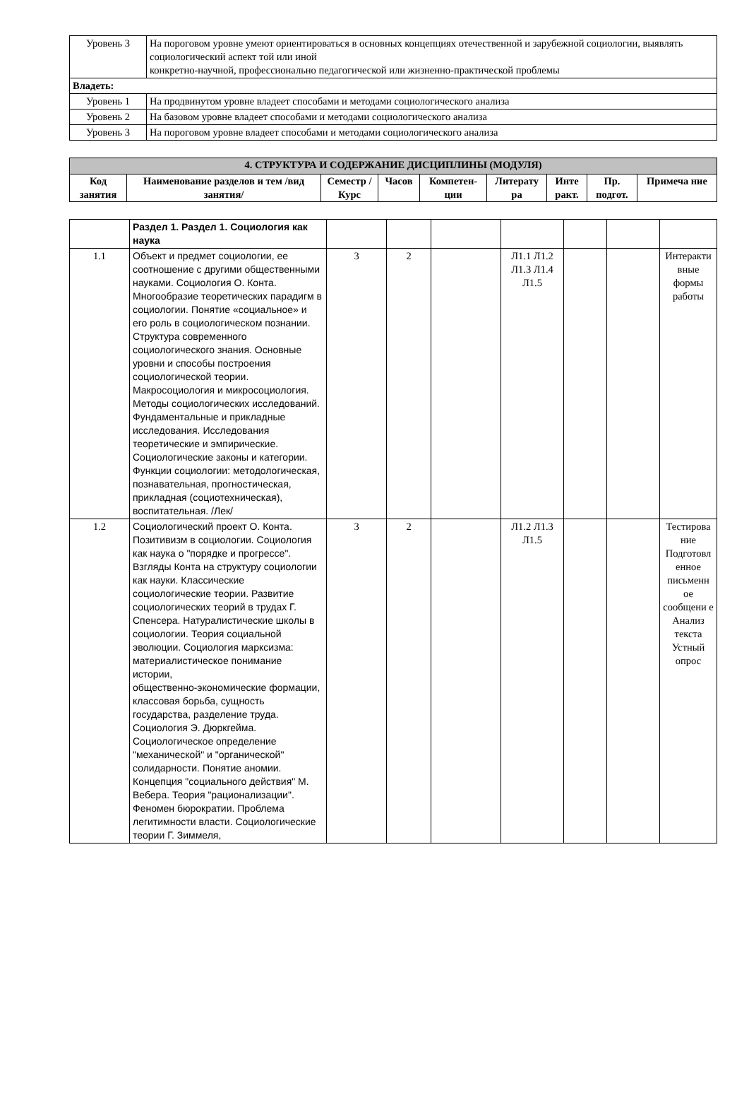| Уровень 3 | На пороговом уровне умеют ориентироваться в основных концепциях отечественной и зарубежной социологии, выявлять социологический аспект той или иной конкретно-научной, профессионально педагогической или жизненно-практической проблемы |
| Владеть: | |
| Уровень 1 | На продвинутом уровне владеет способами и методами социологического анализа |
| Уровень 2 | На базовом уровне владеет способами и методами социологического анализа |
| Уровень 3 | На пороговом уровне владеет способами и методами социологического анализа |
| 4. СТРУКТУРА И СОДЕРЖАНИЕ ДИСЦИПЛИНЫ (МОДУЛЯ) | | | | | | | | |
| --- | --- | --- | --- | --- | --- | --- | --- | --- |
| Код занятия | Наименование разделов и тем /вид занятия/ | Семестр / Курс | Часов | Компетен-ции | Литерату ра | Инте ракт. | Пр. подгот. | Примеча ние |
| | Раздел 1. Раздел 1. Социология как наука | | | | | | | |
| 1.1 | Объект и предмет социологии, ее соотношение с другими общественными науками. Социология О. Конта. Многообразие теоретических парадигм в социологии. Понятие «социальное» и его роль в социологическом познании. Структура современного социологического знания. Основные уровни и способы построения социологической теории. Макросоциология и микросоциология. Методы социологических исследований. Фундаментальные и прикладные исследования. Исследования теоретические и эмпирические. Социологические законы и категории. Функции социологии: методологическая, познавательная, прогностическая, прикладная (социотехническая), воспитательная. /Лек/ | 3 | 2 | | Л1.1 Л1.2 Л1.3 Л1.4 Л1.5 | | | Интеракти вные формы работы |
| 1.2 | Социологический проект О. Конта. Позитивизм в социологии. Социология как наука о "порядке и прогрессе". Взгляды Конта на структуру социологии как науки. Классические социологические теории. Развитие социологических теорий в трудах Г. Спенсера. Натуралистические школы в социологии. Теория социальной эволюции. Социология марксизма: материалистическое понимание истории, общественно-экономические формации, классовая борьба, сущность государства, разделение труда. Социология Э. Дюркгейма. Социологическое определение "механической" и "органической" солидарности. Понятие аномии. Концепция "социального действия" М. Вебера. Теория "рационализации". Феномен бюрократии. Проблема легитимности власти. Социологические теории Г. Зиммеля, | 3 | 2 | | Л1.2 Л1.3 Л1.5 | | | Тестирова ние Подготовл енное письменн ое сообщени е Анализ текста Устный опрос |